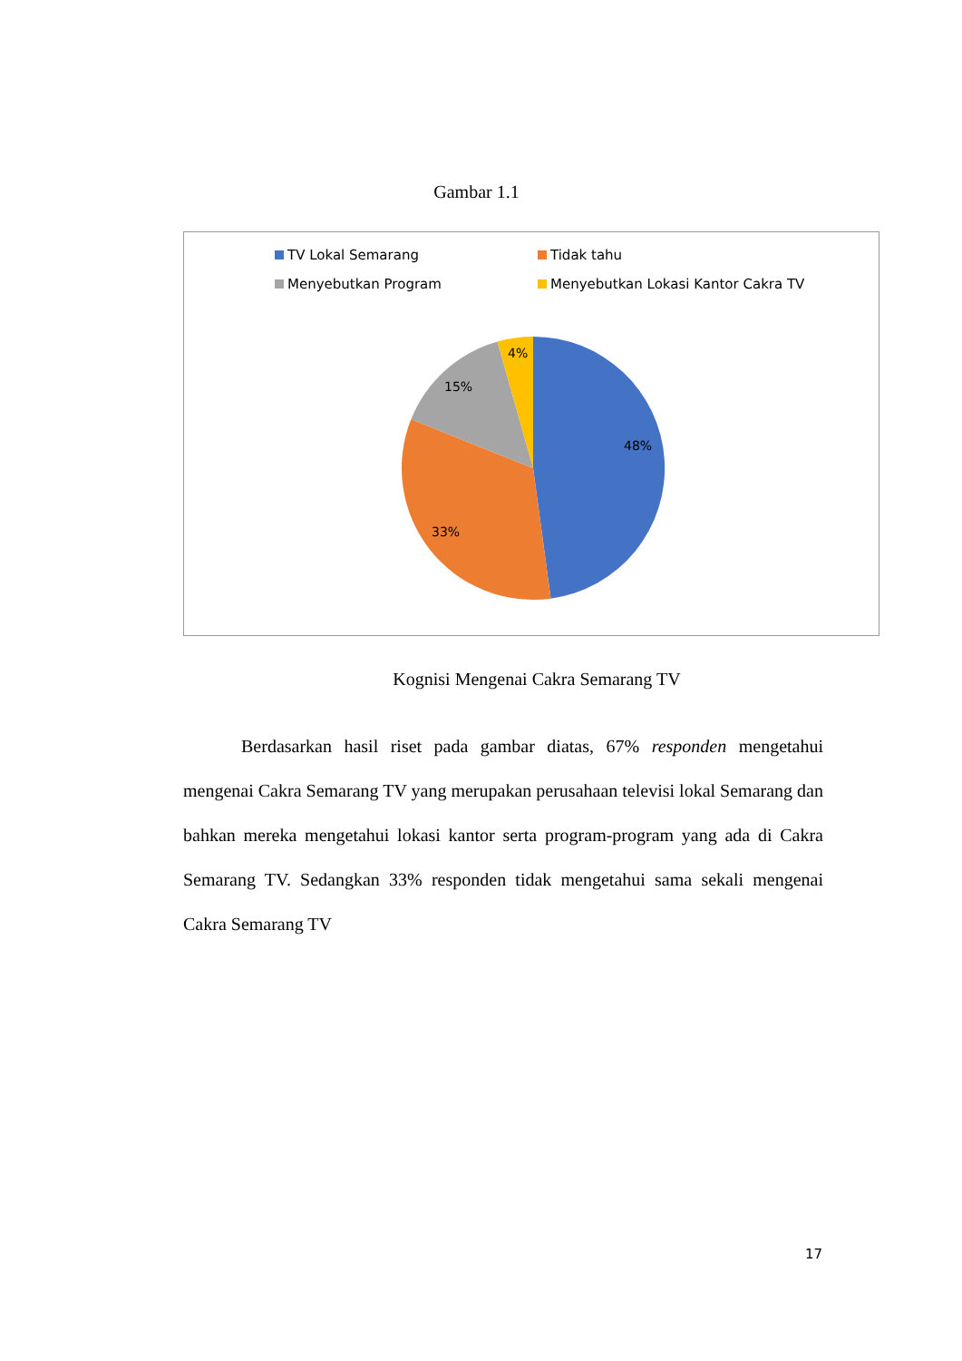Gambar 1.1
TV Lokal Semarang
Tidak tahu
Menyebutkan Program
Menyebutkan Lokasi Kantor Cakra TV
48%
33%
15%
4%
Kognisi Mengenai Cakra Semarang TV
Berdasarkan hasil riset pada gambar diatas, 67% responden mengetahui mengenai Cakra Semarang TV yang merupakan perusahaan televisi lokal Semarang dan bahkan mereka mengetahui lokasi kantor serta program-program yang ada di Cakra Semarang TV. Sedangkan 33% responden tidak mengetahui sama sekali mengenai Cakra Semarang TV
17